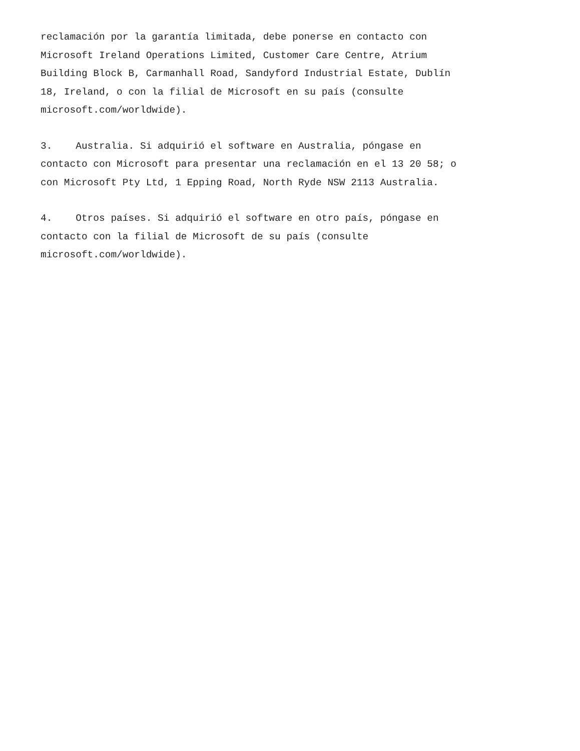reclamación por la garantía limitada, debe ponerse en contacto con Microsoft Ireland Operations Limited, Customer Care Centre, Atrium Building Block B, Carmanhall Road, Sandyford Industrial Estate, Dublín 18, Ireland, o con la filial de Microsoft en su país (consulte microsoft.com/worldwide).
3. Australia. Si adquirió el software en Australia, póngase en contacto con Microsoft para presentar una reclamación en el 13 20 58; o con Microsoft Pty Ltd, 1 Epping Road, North Ryde NSW 2113 Australia.
4. Otros países. Si adquirió el software en otro país, póngase en contacto con la filial de Microsoft de su país (consulte microsoft.com/worldwide).